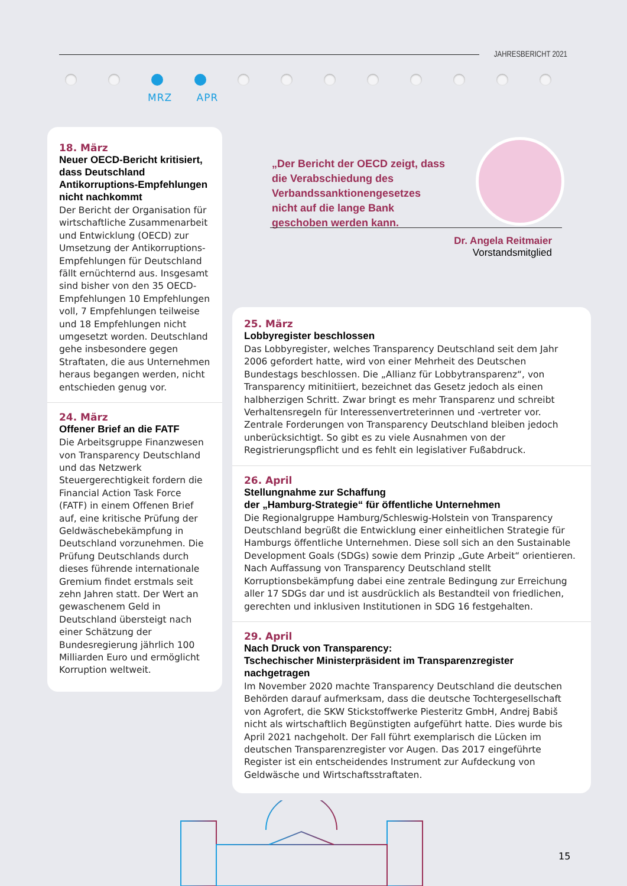JAHRESBERICHT 2021
MRZ APR
18. März
Neuer OECD-Bericht kritisiert, dass Deutschland Antikorruptions-Empfehlungen nicht nachkommt
Der Bericht der Organisation für wirtschaftliche Zusammenarbeit und Entwicklung (OECD) zur Umsetzung der Antikorruptions-Empfehlungen für Deutschland fällt ernüchternd aus. Insgesamt sind bisher von den 35 OECD-Empfehlungen 10 Empfehlungen voll, 7 Empfehlungen teilweise und 18 Empfehlungen nicht umgesetzt worden. Deutschland gehe insbesondere gegen Straftaten, die aus Unternehmen heraus begangen werden, nicht entschieden genug vor.
24. März
Offener Brief an die FATF
Die Arbeitsgruppe Finanzwesen von Transparency Deutschland und das Netzwerk Steuergerechtigkeit fordern die Financial Action Task Force (FATF) in einem Offenen Brief auf, eine kritische Prüfung der Geldwäschebekämpfung in Deutschland vorzunehmen. Die Prüfung Deutschlands durch dieses führende internationale Gremium findet erstmals seit zehn Jahren statt. Der Wert an gewaschenem Geld in Deutschland übersteigt nach einer Schätzung der Bundesregierung jährlich 100 Milliarden Euro und ermöglicht Korruption weltweit.
„Der Bericht der OECD zeigt, dass die Verabschiedung des Verbandssanktionengesetzes nicht auf die lange Bank geschoben werden kann.
Dr. Angela Reitmaier
Vorstandsmitglied
25. März
Lobbyregister beschlossen
Das Lobbyregister, welches Transparency Deutschland seit dem Jahr 2006 gefordert hatte, wird von einer Mehrheit des Deutschen Bundestags beschlossen. Die „Allianz für Lobbytransparenz“, von Transparency mitinitiiert, bezeichnet das Gesetz jedoch als einen halbherzigen Schritt. Zwar bringt es mehr Transparenz und schreibt Verhaltensregeln für Interessenvertreterinnen und -vertreter vor. Zentrale Forderungen von Transparency Deutschland bleiben jedoch unberücksichtigt. So gibt es zu viele Ausnahmen von der Registrierungspflicht und es fehlt ein legislativer Fußabdruck.
26. April
Stellungnahme zur Schaffung
der „Hamburg-Strategie“ für öffentliche Unternehmen
Die Regionalgruppe Hamburg/Schleswig-Holstein von Transparency Deutschland begrüßt die Entwicklung einer einheitlichen Strategie für Hamburgs öffentliche Unternehmen. Diese soll sich an den Sustainable Development Goals (SDGs) sowie dem Prinzip „Gute Arbeit“ orientieren. Nach Auffassung von Transparency Deutschland stellt Korruptionsbekämpfung dabei eine zentrale Bedingung zur Erreichung aller 17 SDGs dar und ist ausdrücklich als Bestandteil von friedlichen, gerechten und inklusiven Institutionen in SDG 16 festgehalten.
29. April
Nach Druck von Transparency:
Tschechischer Ministerpräsident im Transparenzregister nachgetragen
Im November 2020 machte Transparency Deutschland die deutschen Behörden darauf aufmerksam, dass die deutsche Tochtergesellschaft von Agrofert, die SKW Stickstoffwerke Piesteritz GmbH, Andrej Babiš nicht als wirtschaftlich Begünstigten aufgeführt hatte. Dies wurde bis April 2021 nachgeholt. Der Fall führt exemplarisch die Lücken im deutschen Transparenzregister vor Augen. Das 2017 eingeführte Register ist ein entscheidendes Instrument zur Aufdeckung von Geldwäsche und Wirtschaftsstraftaten.
15